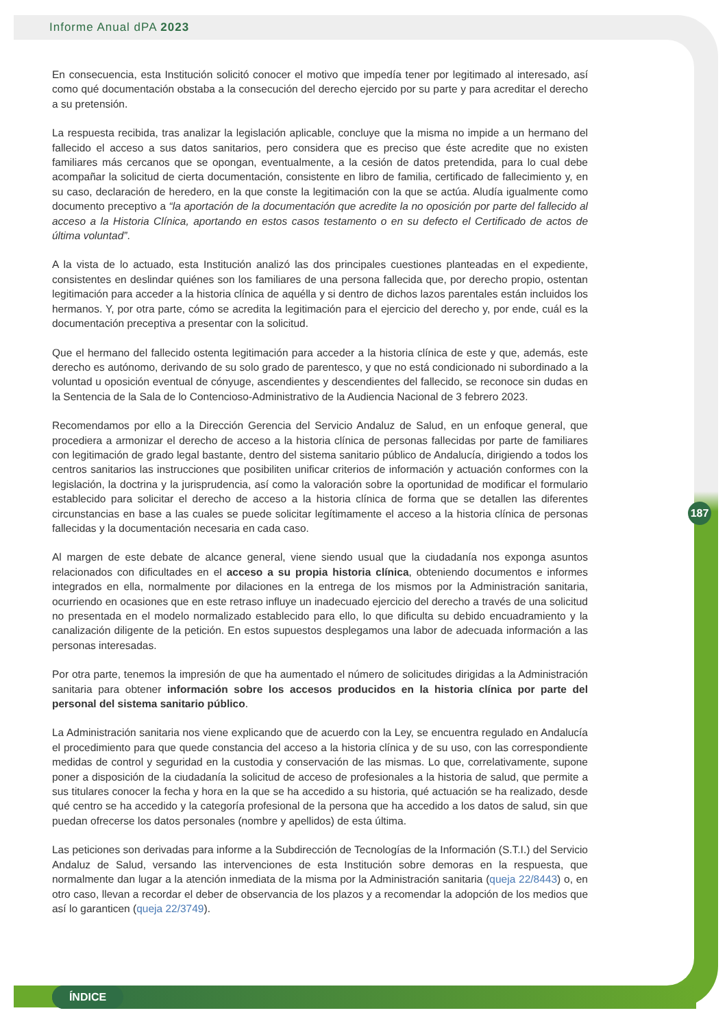Informe Anual dPA 2023
En consecuencia, esta Institución solicitó conocer el motivo que impedía tener por legitimado al interesado, así como qué documentación obstaba a la consecución del derecho ejercido por su parte y para acreditar el derecho a su pretensión.
La respuesta recibida, tras analizar la legislación aplicable, concluye que la misma no impide a un hermano del fallecido el acceso a sus datos sanitarios, pero considera que es preciso que éste acredite que no existen familiares más cercanos que se opongan, eventualmente, a la cesión de datos pretendida, para lo cual debe acompañar la solicitud de cierta documentación, consistente en libro de familia, certificado de fallecimiento y, en su caso, declaración de heredero, en la que conste la legitimación con la que se actúa. Aludía igualmente como documento preceptivo a “la aportación de la documentación que acredite la no oposición por parte del fallecido al acceso a la Historia Clínica, aportando en estos casos testamento o en su defecto el Certificado de actos de última voluntad”.
A la vista de lo actuado, esta Institución analizó las dos principales cuestiones planteadas en el expediente, consistentes en deslindar quiénes son los familiares de una persona fallecida que, por derecho propio, ostentan legitimación para acceder a la historia clínica de aquélla y si dentro de dichos lazos parentales están incluidos los hermanos. Y, por otra parte, cómo se acredita la legitimación para el ejercicio del derecho y, por ende, cuál es la documentación preceptiva a presentar con la solicitud.
Que el hermano del fallecido ostenta legitimación para acceder a la historia clínica de este y que, además, este derecho es autónomo, derivando de su solo grado de parentesco, y que no está condicionado ni subordinado a la voluntad u oposición eventual de cónyuge, ascendientes y descendientes del fallecido, se reconoce sin dudas en la Sentencia de la Sala de lo Contencioso-Administrativo de la Audiencia Nacional de 3 febrero 2023.
Recomendamos por ello a la Dirección Gerencia del Servicio Andaluz de Salud, en un enfoque general, que procediera a armonizar el derecho de acceso a la historia clínica de personas fallecidas por parte de familiares con legitimación de grado legal bastante, dentro del sistema sanitario público de Andalucía, dirigiendo a todos los centros sanitarios las instrucciones que posibiliten unificar criterios de información y actuación conformes con la legislación, la doctrina y la jurisprudencia, así como la valoración sobre la oportunidad de modificar el formulario establecido para solicitar el derecho de acceso a la historia clínica de forma que se detallen las diferentes circunstancias en base a las cuales se puede solicitar legítimamente el acceso a la historia clínica de personas fallecidas y la documentación necesaria en cada caso.
Al margen de este debate de alcance general, viene siendo usual que la ciudadanía nos exponga asuntos relacionados con dificultades en el acceso a su propia historia clínica, obteniendo documentos e informes integrados en ella, normalmente por dilaciones en la entrega de los mismos por la Administración sanitaria, ocurriendo en ocasiones que en este retraso influye un inadecuado ejercicio del derecho a través de una solicitud no presentada en el modelo normalizado establecido para ello, lo que dificulta su debido encuadramiento y la canalización diligente de la petición. En estos supuestos desplegamos una labor de adecuada información a las personas interesadas.
Por otra parte, tenemos la impresión de que ha aumentado el número de solicitudes dirigidas a la Administración sanitaria para obtener información sobre los accesos producidos en la historia clínica por parte del personal del sistema sanitario público.
La Administración sanitaria nos viene explicando que de acuerdo con la Ley, se encuentra regulado en Andalucía el procedimiento para que quede constancia del acceso a la historia clínica y de su uso, con las correspondiente medidas de control y seguridad en la custodia y conservación de las mismas. Lo que, correlativamente, supone poner a disposición de la ciudadanía la solicitud de acceso de profesionales a la historia de salud, que permite a sus titulares conocer la fecha y hora en la que se ha accedido a su historia, qué actuación se ha realizado, desde qué centro se ha accedido y la categoría profesional de la persona que ha accedido a los datos de salud, sin que puedan ofrecerse los datos personales (nombre y apellidos) de esta última.
Las peticiones son derivadas para informe a la Subdirección de Tecnologías de la Información (S.T.I.) del Servicio Andaluz de Salud, versando las intervenciones de esta Institución sobre demoras en la respuesta, que normalmente dan lugar a la atención inmediata de la misma por la Administración sanitaria (queja 22/8443) o, en otro caso, llevan a recordar el deber de observancia de los plazos y a recomendar la adopción de los medios que así lo garanticen (queja 22/3749).
187
ÍNDICE